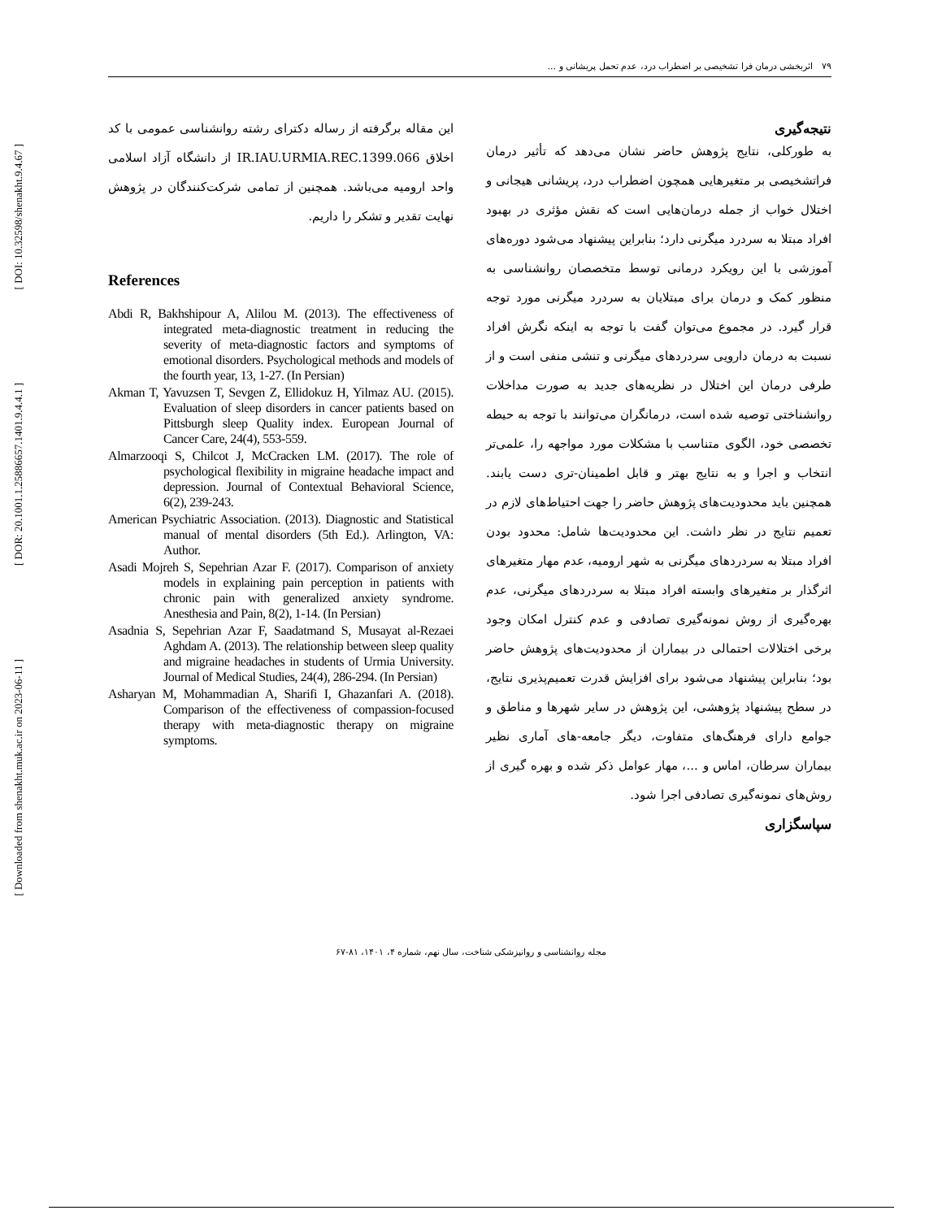[ DOI: 10.32598/shenakht.9.4.67 ]
[ DOR: 20.1001.1.25886657.1401.9.4.4.1 ]
[ Downloaded from shenakht.muk.ac.ir on 2023-06-11 ]
۷۹ اثربخشی درمان فرا تشخیصی بر اضطراب درد، عدم تحمل پریشانی و ...
نتیجه‌گیری
به طورکلی، نتایج پژوهش حاضر نشان می‌دهد که تأثیر درمان فراتشخیصی بر متغیرهایی همچون اضطراب درد، پریشانی هیجانی و اختلال خواب از جمله درمان‌هایی است که نقش مؤثری در بهبود افراد مبتلا به سردرد میگرنی دارد؛ بنابراین پیشنهاد می‌شود دوره‌های آموزشی با این رویکرد درمانی توسط متخصصان روانشناسی به منظور کمک و درمان برای مبتلایان به سردرد میگرنی مورد توجه قرار گیرد. در مجموع می‌توان گفت با توجه به اینکه نگرش افراد نسبت به درمان دارویی سردردهای میگرنی و تنشی منفی است و از طرفی درمان این اختلال در نظریه‌های جدید به صورت مداخلات روانشناختی توصیه شده است، درمانگران می‌توانند با توجه به حیطه تخصصی خود، الگوی متناسب با مشکلات مورد مواجهه را، علمی‌تر انتخاب و اجرا و به نتایج بهتر و قابل اطمینان-تری دست یابند. همچنین باید محدودیت‌های پژوهش حاضر را جهت احتیاط‌های لازم در تعمیم نتایج در نظر داشت. این محدودیت‌ها شامل: محدود بودن افراد مبتلا به سردردهای میگرنی به شهر ارومیه، عدم مهار متغیرهای اثرگذار بر متغیرهای وابسته افراد مبتلا به سردردهای میگرنی، عدم بهره‌گیری از روش نمونه‌گیری تصادفی و عدم کنترل امکان وجود برخی اختلالات احتمالی در بیماران از محدودیت‌های پژوهش حاضر بود؛ بنابراین پیشنهاد می‌شود برای افزایش قدرت تعمیم‌پذیری نتایج، در سطح پیشنهاد پژوهشی، این پژوهش در سایر شهرها و مناطق و جوامع دارای فرهنگ‌های متفاوت، دیگر جامعه-های آماری نظیر بیماران سرطان، اماس و ...، مهار عوامل ذکر شده و بهره گیری از روش‌های نمونه‌گیری تصادفی اجرا شود.
سپاسگزاری
این مقاله برگرفته از رساله دکترای رشته روانشناسی عمومی با کد اخلاق IR.IAU.URMIA.REC.1399.066 از دانشگاه آزاد اسلامی واحد ارومیه می‌باشد. همچنین از تمامی شرکت‌کنندگان در پژوهش نهایت تقدیر و تشکر را داریم.
References
Abdi R, Bakhshipour A, Alilou M. (2013). The effectiveness of integrated meta-diagnostic treatment in reducing the severity of meta-diagnostic factors and symptoms of emotional disorders. Psychological methods and models of the fourth year, 13, 1-27. (In Persian)
Akman T, Yavuzsen T, Sevgen Z, Ellidokuz H, Yilmaz AU. (2015). Evaluation of sleep disorders in cancer patients based on Pittsburgh sleep Quality index. European Journal of Cancer Care, 24(4), 553-559.
Almarzooqi S, Chilcot J, McCracken LM. (2017). The role of psychological flexibility in migraine headache impact and depression. Journal of Contextual Behavioral Science, 6(2), 239-243.
American Psychiatric Association. (2013). Diagnostic and Statistical manual of mental disorders (5th Ed.). Arlington, VA: Author.
Asadi Mojreh S, Sepehrian Azar F. (2017). Comparison of anxiety models in explaining pain perception in patients with chronic pain with generalized anxiety syndrome. Anesthesia and Pain, 8(2), 1-14. (In Persian)
Asadnia S, Sepehrian Azar F, Saadatmand S, Musayat al-Rezaei Aghdam A. (2013). The relationship between sleep quality and migraine headaches in students of Urmia University. Journal of Medical Studies, 24(4), 286-294. (In Persian)
Asharyan M, Mohammadian A, Sharifi I, Ghazanfari A. (2018). Comparison of the effectiveness of compassion-focused therapy with meta-diagnostic therapy on migraine symptoms.
مجله روانشناسی و روانپزشکی شناخت، سال نهم، شماره ۴، ۱۴۰۱، ۸۱-۶۷